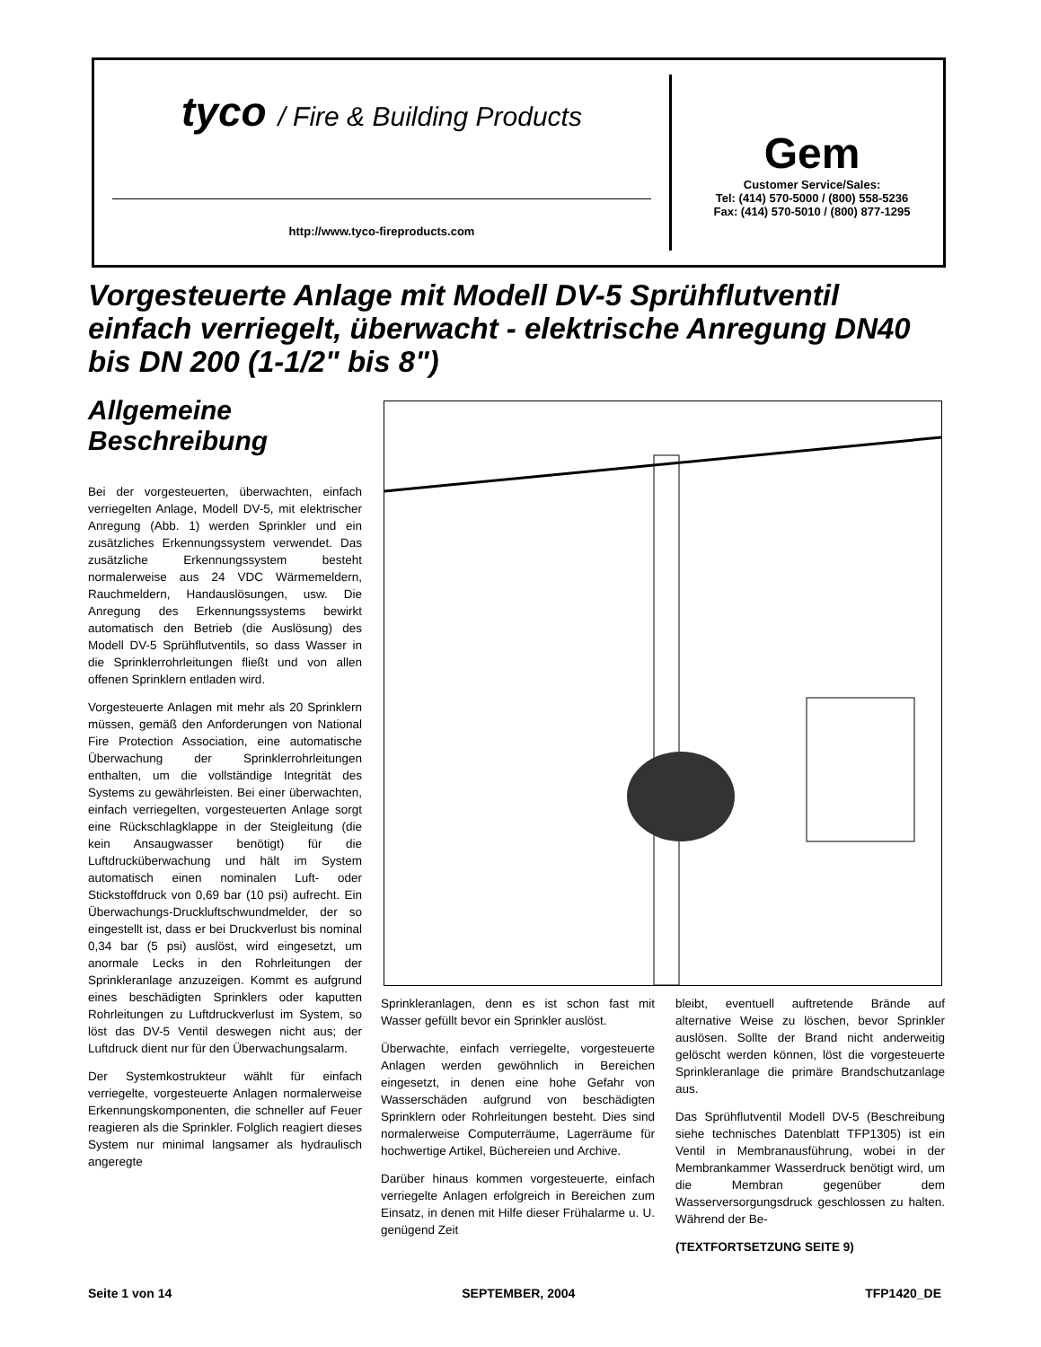tyco / Fire & Building Products
http://www.tyco-fireproducts.com
Gem
Customer Service/Sales:
Tel: (414) 570-5000 / (800) 558-5236
Fax: (414) 570-5010 / (800) 877-1295
Vorgesteuerte Anlage mit Modell DV-5 Sprühflutventil einfach verriegelt, überwacht - elektrische Anregung DN40 bis DN 200 (1-1/2" bis 8")
Allgemeine Beschreibung
Bei der vorgesteuerten, überwachten, einfach verriegelten Anlage, Modell DV-5, mit elektrischer Anregung (Abb. 1) werden Sprinkler und ein zusätzliches Erkennungssystem verwendet. Das zusätzliche Erkennungssystem besteht normalerweise aus 24 VDC Wärmemeldern, Rauchmeldern, Handauslösungen, usw. Die Anregung des Erkennungssystems bewirkt automatisch den Betrieb (die Auslösung) des Modell DV-5 Sprühflutventils, so dass Wasser in die Sprinklerrohrleitungen fließt und von allen offenen Sprinklern entladen wird.
Vorgesteuerte Anlagen mit mehr als 20 Sprinklern müssen, gemäß den Anforderungen von National Fire Protection Association, eine automatische Überwachung der Sprinklerrohrleitungen enthalten, um die vollständige Integrität des Systems zu gewährleisten. Bei einer überwachten, einfach verriegelten, vorgesteuerten Anlage sorgt eine Rückschlagklappe in der Steigleitung (die kein Ansaugwasser benötigt) für die Luftdrucküberwachung und hält im System automatisch einen nominalen Luft- oder Stickstoffdruck von 0,69 bar (10 psi) aufrecht. Ein Überwachungs-Druckluftschwundmelder, der so eingestellt ist, dass er bei Druckverlust bis nominal 0,34 bar (5 psi) auslöst, wird eingesetzt, um anormale Lecks in den Rohrleitungen der Sprinkleranlage anzuzeigen. Kommt es aufgrund eines beschädigten Sprinklers oder kaputten Rohrleitungen zu Luftdruckverlust im System, so löst das DV-5 Ventil deswegen nicht aus; der Luftdruck dient nur für den Überwachungsalarm.
Der Systemkostrukteur wählt für einfach verriegelte, vorgesteuerte Anlagen normalerweise Erkennungskomponenten, die schneller auf Feuer reagieren als die Sprinkler. Folglich reagiert dieses System nur minimal langsamer als hydraulisch angeregte
Sprinkleranlagen, denn es ist schon fast mit Wasser gefüllt bevor ein Sprinkler auslöst.
Überwachte, einfach verriegelte, vorgesteuerte Anlagen werden gewöhnlich in Bereichen eingesetzt, in denen eine hohe Gefahr von Wasserschäden aufgrund von beschädigten Sprinklern oder Rohrleitungen besteht. Dies sind normalerweise Computerräume, Lagerräume für hochwertige Artikel, Büchereien und Archive.
Darüber hinaus kommen vorgesteuerte, einfach verriegelte Anlagen erfolgreich in Bereichen zum Einsatz, in denen mit Hilfe dieser Frühalarme u. U. genügend Zeit
bleibt, eventuell auftretende Brände auf alternative Weise zu löschen, bevor Sprinkler auslösen. Sollte der Brand nicht anderweitig gelöscht werden können, löst die vorgesteuerte Sprinkleranlage die primäre Brandschutzanlage aus.
Das Sprühflutventil Modell DV-5 (Beschreibung siehe technisches Datenblatt TFP1305) ist ein Ventil in Membranausführung, wobei in der Membrankammer Wasserdruck benötigt wird, um die Membran gegenüber dem Wasserversorgungsdruck geschlossen zu halten. Während der Be-
(TEXTFORTSETZUNG SEITE 9)
Seite 1 von 14 SEPTEMBER, 2004 TFP1420_DE